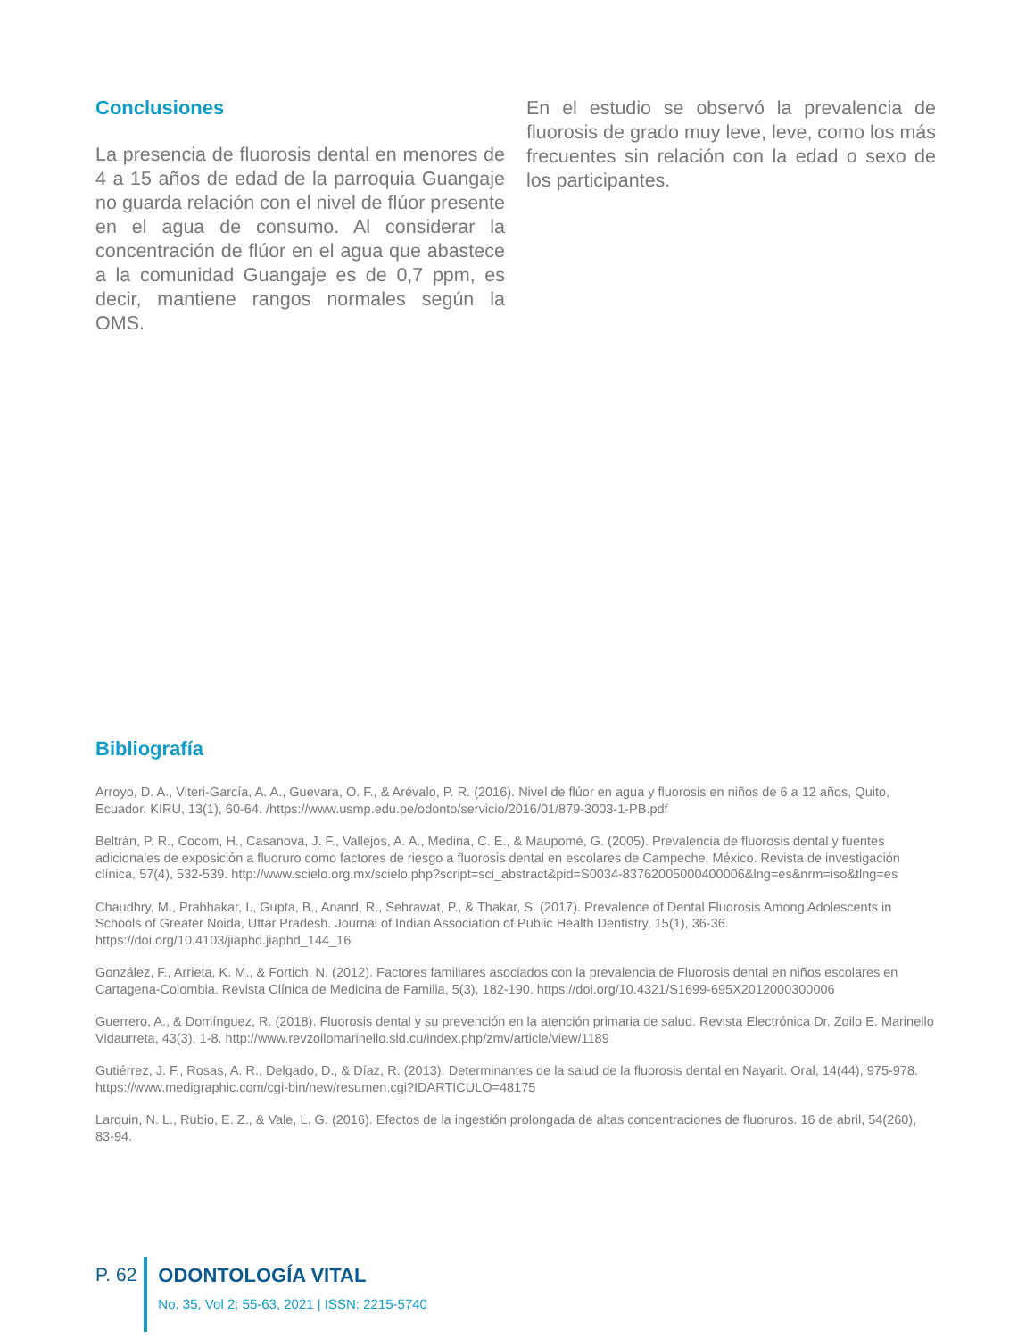Conclusiones
La presencia de fluorosis dental en menores de 4 a 15 años de edad de la parroquia Guangaje no guarda relación con el nivel de flúor presente en el agua de consumo. Al considerar la concentración de flúor en el agua que abastece a la comunidad Guangaje es de 0,7 ppm, es decir, mantiene rangos normales según la OMS.
En el estudio se observó la prevalencia de fluorosis de grado muy leve, leve, como los más frecuentes sin relación con la edad o sexo de los participantes.
Bibliografía
Arroyo, D. A., Viteri-García, A. A., Guevara, O. F., & Arévalo, P. R. (2016). Nivel de flúor en agua y fluorosis en niños de 6 a 12 años, Quito, Ecuador. KIRU, 13(1), 60-64. /https://www.usmp.edu.pe/odonto/servicio/2016/01/879-3003-1-PB.pdf
Beltrán, P. R., Cocom, H., Casanova, J. F., Vallejos, A. A., Medina, C. E., & Maupomé, G. (2005). Prevalencia de fluorosis dental y fuentes adicionales de exposición a fluoruro como factores de riesgo a fluorosis dental en escolares de Campeche, México. Revista de investigación clínica, 57(4), 532-539. http://www.scielo.org.mx/scielo.php?script=sci_abstract&pid=S0034-83762005000400006&lng=es&nrm=iso&tlng=es
Chaudhry, M., Prabhakar, I., Gupta, B., Anand, R., Sehrawat, P., & Thakar, S. (2017). Prevalence of Dental Fluorosis Among Adolescents in Schools of Greater Noida, Uttar Pradesh. Journal of Indian Association of Public Health Dentistry, 15(1), 36-36. https://doi.org/10.4103/jiaphd.jiaphd_144_16
González, F., Arrieta, K. M., & Fortich, N. (2012). Factores familiares asociados con la prevalencia de Fluorosis dental en niños escolares en Cartagena-Colombia. Revista Clínica de Medicina de Familia, 5(3), 182-190. https://doi.org/10.4321/S1699-695X2012000300006
Guerrero, A., & Domínguez, R. (2018). Fluorosis dental y su prevención en la atención primaria de salud. Revista Electrónica Dr. Zoilo E. Marinello Vidaurreta, 43(3), 1-8. http://www.revzoilomarinello.sld.cu/index.php/zmv/article/view/1189
Gutiérrez, J. F., Rosas, A. R., Delgado, D., & Díaz, R. (2013). Determinantes de la salud de la fluorosis dental en Nayarit. Oral, 14(44), 975-978. https://www.medigraphic.com/cgi-bin/new/resumen.cgi?IDARTICULO=48175
Larquin, N. L., Rubio, E. Z., & Vale, L. G. (2016). Efectos de la ingestión prolongada de altas concentraciones de fluoruros. 16 de abril, 54(260), 83-94.
P. 62
ODONTOLOGÍA VITAL
No. 35, Vol 2: 55-63, 2021 | ISSN: 2215-5740